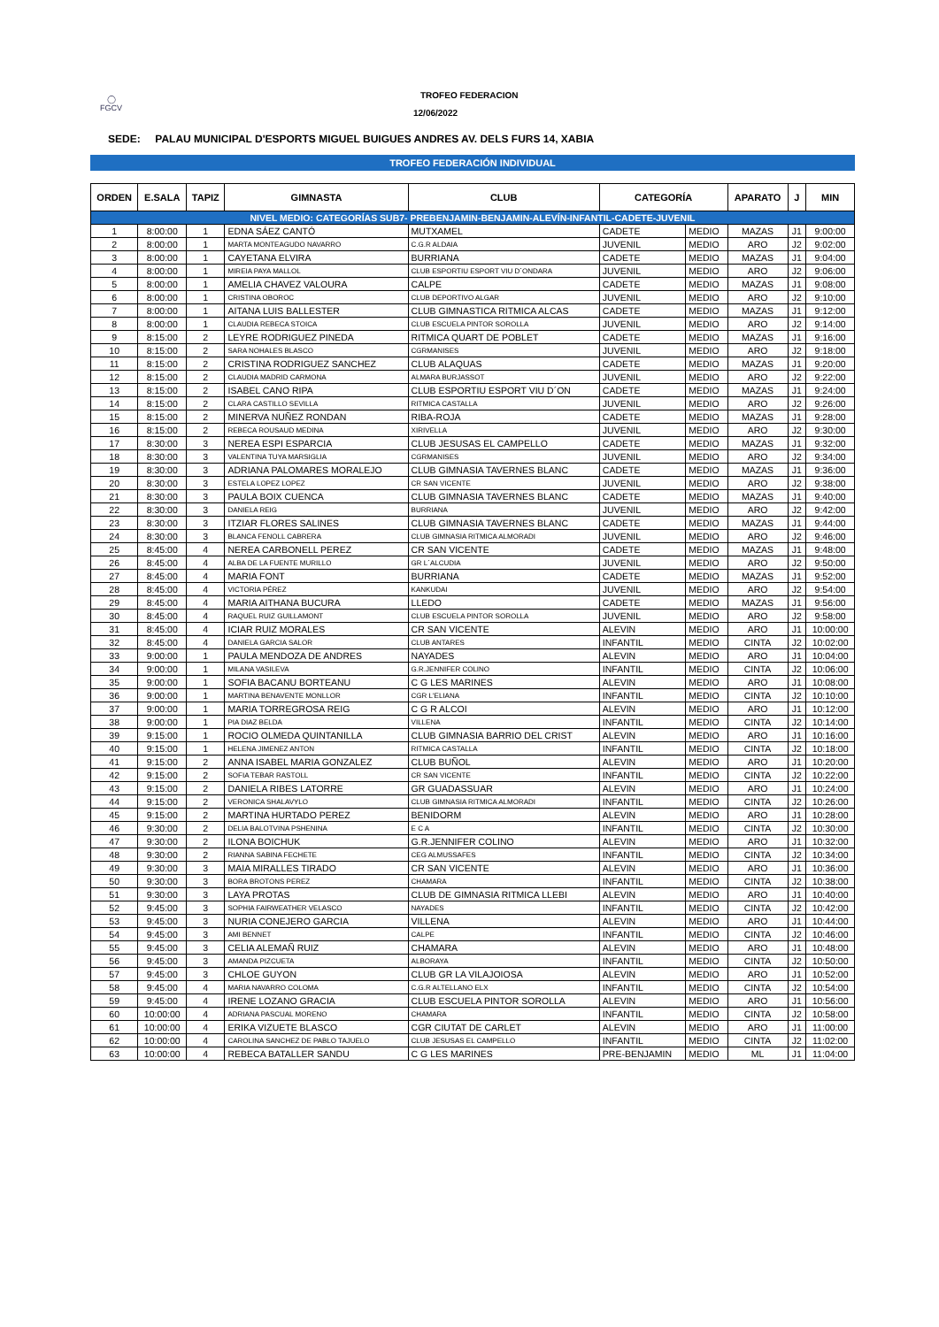◯
FGCV
TROFEO FEDERACION
12/06/2022
SEDE: PALAU MUNICIPAL D'ESPORTS MIGUEL BUIGUES ANDRES AV. DELS FURS 14, XABIA
TROFEO FEDERACIÓN INDIVIDUAL
| ORDEN | E.SALA | TAPIZ | GIMNASTA | CLUB | CATEGORÍA | | APARATO | J | MIN |
| --- | --- | --- | --- | --- | --- | --- | --- | --- | --- |
| NIVEL MEDIO: CATEGORÍAS SUB7- PREBENJAMIN-BENJAMIN-ALEVÍN-INFANTIL-CADETE-JUVENIL | | | | | | | | | |
| 1 | 8:00:00 | 1 | EDNA SÁEZ CANTÓ | MUTXAMEL | CADETE | MEDIO | MAZAS | J1 | 9:00:00 |
| 2 | 8:00:00 | 1 | MARTA MONTEAGUDO NAVARRO | C.G.R ALDAIA | JUVENIL | MEDIO | ARO | J2 | 9:02:00 |
| 3 | 8:00:00 | 1 | CAYETANA ELVIRA | BURRIANA | CADETE | MEDIO | MAZAS | J1 | 9:04:00 |
| 4 | 8:00:00 | 1 | MIREIA PAYA MALLOL | CLUB ESPORTIU ESPORT VIU D´ONDARA | JUVENIL | MEDIO | ARO | J2 | 9:06:00 |
| 5 | 8:00:00 | 1 | AMELIA CHAVEZ VALOURA | CALPE | CADETE | MEDIO | MAZAS | J1 | 9:08:00 |
| 6 | 8:00:00 | 1 | CRISTINA OBOROC | CLUB DEPORTIVO ALGAR | JUVENIL | MEDIO | ARO | J2 | 9:10:00 |
| 7 | 8:00:00 | 1 | AITANA LUIS BALLESTER | CLUB GIMNASTICA RITMICA ALCAS | CADETE | MEDIO | MAZAS | J1 | 9:12:00 |
| 8 | 8:00:00 | 1 | CLAUDIA REBECA STOICA | CLUB ESCUELA PINTOR SOROLLA | JUVENIL | MEDIO | ARO | J2 | 9:14:00 |
| 9 | 8:15:00 | 2 | LEYRE RODRIGUEZ PINEDA | RITMICA QUART DE POBLET | CADETE | MEDIO | MAZAS | J1 | 9:16:00 |
| 10 | 8:15:00 | 2 | SARA NOHALES BLASCO | CGRMANISES | JUVENIL | MEDIO | ARO | J2 | 9:18:00 |
| 11 | 8:15:00 | 2 | CRISTINA RODRIGUEZ SANCHEZ | CLUB ALAQUAS | CADETE | MEDIO | MAZAS | J1 | 9:20:00 |
| 12 | 8:15:00 | 2 | CLAUDIA MADRID CARMONA | ALMARA BURJASSOT | JUVENIL | MEDIO | ARO | J2 | 9:22:00 |
| 13 | 8:15:00 | 2 | ISABEL CANO RIPA | CLUB ESPORTIU ESPORT VIU D´ON | CADETE | MEDIO | MAZAS | J1 | 9:24:00 |
| 14 | 8:15:00 | 2 | CLARA CASTILLO SEVILLA | RITMICA CASTALLA | JUVENIL | MEDIO | ARO | J2 | 9:26:00 |
| 15 | 8:15:00 | 2 | MINERVA NUÑEZ RONDAN | RIBA-ROJA | CADETE | MEDIO | MAZAS | J1 | 9:28:00 |
| 16 | 8:15:00 | 2 | REBECA ROUSAUD MEDINA | XIRIVELLA | JUVENIL | MEDIO | ARO | J2 | 9:30:00 |
| 17 | 8:30:00 | 3 | NEREA ESPI ESPARCIA | CLUB JESUSAS EL CAMPELLO | CADETE | MEDIO | MAZAS | J1 | 9:32:00 |
| 18 | 8:30:00 | 3 | VALENTINA TUYA MARSIGLIA | CGRMANISES | JUVENIL | MEDIO | ARO | J2 | 9:34:00 |
| 19 | 8:30:00 | 3 | ADRIANA PALOMARES MORALEJO | CLUB GIMNASIA TAVERNES BLANC | CADETE | MEDIO | MAZAS | J1 | 9:36:00 |
| 20 | 8:30:00 | 3 | ESTELA LOPEZ LOPEZ | CR SAN VICENTE | JUVENIL | MEDIO | ARO | J2 | 9:38:00 |
| 21 | 8:30:00 | 3 | PAULA BOIX CUENCA | CLUB GIMNASIA TAVERNES BLANC | CADETE | MEDIO | MAZAS | J1 | 9:40:00 |
| 22 | 8:30:00 | 3 | DANIELA REIG | BURRIANA | JUVENIL | MEDIO | ARO | J2 | 9:42:00 |
| 23 | 8:30:00 | 3 | ITZIAR FLORES SALINES | CLUB GIMNASIA TAVERNES BLANC | CADETE | MEDIO | MAZAS | J1 | 9:44:00 |
| 24 | 8:30:00 | 3 | BLANCA FENOLL CABRERA | CLUB GIMNASIA RITMICA ALMORADI | JUVENIL | MEDIO | ARO | J2 | 9:46:00 |
| 25 | 8:45:00 | 4 | NEREA CARBONELL PEREZ | CR SAN VICENTE | CADETE | MEDIO | MAZAS | J1 | 9:48:00 |
| 26 | 8:45:00 | 4 | ALBA DE LA FUENTE MURILLO | GR L´ALCUDIA | JUVENIL | MEDIO | ARO | J2 | 9:50:00 |
| 27 | 8:45:00 | 4 | MARIA FONT | BURRIANA | CADETE | MEDIO | MAZAS | J1 | 9:52:00 |
| 28 | 8:45:00 | 4 | VICTORIA PÉREZ | KANKUDAI | JUVENIL | MEDIO | ARO | J2 | 9:54:00 |
| 29 | 8:45:00 | 4 | MARIA AITHANA BUCURA | LLEDO | CADETE | MEDIO | MAZAS | J1 | 9:56:00 |
| 30 | 8:45:00 | 4 | RAQUEL RUIZ GUILLAMONT | CLUB ESCUELA PINTOR SOROLLA | JUVENIL | MEDIO | ARO | J2 | 9:58:00 |
| 31 | 8:45:00 | 4 | ICIAR RUIZ MORALES | CR SAN VICENTE | ALEVIN | MEDIO | ARO | J1 | 10:00:00 |
| 32 | 8:45:00 | 4 | DANIELA GARCIA SALOR | CLUB ANTARES | INFANTIL | MEDIO | CINTA | J2 | 10:02:00 |
| 33 | 9:00:00 | 1 | PAULA MENDOZA DE ANDRES | NAYADES | ALEVIN | MEDIO | ARO | J1 | 10:04:00 |
| 34 | 9:00:00 | 1 | MILANA VASILEVA | G.R.JENNIFER COLINO | INFANTIL | MEDIO | CINTA | J2 | 10:06:00 |
| 35 | 9:00:00 | 1 | SOFIA BACANU BORTEANU | C G LES MARINES | ALEVIN | MEDIO | ARO | J1 | 10:08:00 |
| 36 | 9:00:00 | 1 | MARTINA BENAVENTE MONLLOR | CGR L'ELIANA | INFANTIL | MEDIO | CINTA | J2 | 10:10:00 |
| 37 | 9:00:00 | 1 | MARIA TORREGROSA REIG | C G R ALCOI | ALEVIN | MEDIO | ARO | J1 | 10:12:00 |
| 38 | 9:00:00 | 1 | PIA DIAZ BELDA | VILLENA | INFANTIL | MEDIO | CINTA | J2 | 10:14:00 |
| 39 | 9:15:00 | 1 | ROCIO OLMEDA QUINTANILLA | CLUB GIMNASIA BARRIO DEL CRIST | ALEVIN | MEDIO | ARO | J1 | 10:16:00 |
| 40 | 9:15:00 | 1 | HELENA JIMENEZ ANTON | RITMICA CASTALLA | INFANTIL | MEDIO | CINTA | J2 | 10:18:00 |
| 41 | 9:15:00 | 2 | ANNA ISABEL MARIA GONZALEZ | CLUB BUÑOL | ALEVIN | MEDIO | ARO | J1 | 10:20:00 |
| 42 | 9:15:00 | 2 | SOFIA TEBAR RASTOLL | CR SAN VICENTE | INFANTIL | MEDIO | CINTA | J2 | 10:22:00 |
| 43 | 9:15:00 | 2 | DANIELA RIBES LATORRE | GR GUADASSUAR | ALEVIN | MEDIO | ARO | J1 | 10:24:00 |
| 44 | 9:15:00 | 2 | VERONICA SHALAVYLO | CLUB GIMNASIA RITMICA ALMORADI | INFANTIL | MEDIO | CINTA | J2 | 10:26:00 |
| 45 | 9:15:00 | 2 | MARTINA HURTADO PEREZ | BENIDORM | ALEVIN | MEDIO | ARO | J1 | 10:28:00 |
| 46 | 9:30:00 | 2 | DELIA BALOTVINA PSHENINA | E C A | INFANTIL | MEDIO | CINTA | J2 | 10:30:00 |
| 47 | 9:30:00 | 2 | ILONA BOICHUK | G.R.JENNIFER COLINO | ALEVIN | MEDIO | ARO | J1 | 10:32:00 |
| 48 | 9:30:00 | 2 | RIANNA SABINA FECHETE | CEG ALMUSSAFES | INFANTIL | MEDIO | CINTA | J2 | 10:34:00 |
| 49 | 9:30:00 | 3 | MAIA MIRALLES TIRADO | CR SAN VICENTE | ALEVIN | MEDIO | ARO | J1 | 10:36:00 |
| 50 | 9:30:00 | 3 | BORA BROTONS PEREZ | CHAMARA | INFANTIL | MEDIO | CINTA | J2 | 10:38:00 |
| 51 | 9:30:00 | 3 | LAYA PROTAS | CLUB DE GIMNASIA RITMICA LLEBI | ALEVIN | MEDIO | ARO | J1 | 10:40:00 |
| 52 | 9:45:00 | 3 | SOPHIA FAIRWEATHER VELASCO | NAYADES | INFANTIL | MEDIO | CINTA | J2 | 10:42:00 |
| 53 | 9:45:00 | 3 | NURIA CONEJERO GARCIA | VILLENA | ALEVIN | MEDIO | ARO | J1 | 10:44:00 |
| 54 | 9:45:00 | 3 | AMI BENNET | CALPE | INFANTIL | MEDIO | CINTA | J2 | 10:46:00 |
| 55 | 9:45:00 | 3 | CELIA ALEMAÑ RUIZ | CHAMARA | ALEVIN | MEDIO | ARO | J1 | 10:48:00 |
| 56 | 9:45:00 | 3 | AMANDA PIZCUETA | ALBORAYA | INFANTIL | MEDIO | CINTA | J2 | 10:50:00 |
| 57 | 9:45:00 | 3 | CHLOE GUYON | CLUB GR LA VILAJOIOSA | ALEVIN | MEDIO | ARO | J1 | 10:52:00 |
| 58 | 9:45:00 | 4 | MARIA NAVARRO COLOMA | C.G.R ALTELLANO ELX | INFANTIL | MEDIO | CINTA | J2 | 10:54:00 |
| 59 | 9:45:00 | 4 | IRENE LOZANO GRACIA | CLUB ESCUELA PINTOR SOROLLA | ALEVIN | MEDIO | ARO | J1 | 10:56:00 |
| 60 | 10:00:00 | 4 | ADRIANA PASCUAL MORENO | CHAMARA | INFANTIL | MEDIO | CINTA | J2 | 10:58:00 |
| 61 | 10:00:00 | 4 | ERIKA VIZUETE BLASCO | CGR CIUTAT DE CARLET | ALEVIN | MEDIO | ARO | J1 | 11:00:00 |
| 62 | 10:00:00 | 4 | CAROLINA SANCHEZ DE PABLO TAJUELO | CLUB JESUSAS EL CAMPELLO | INFANTIL | MEDIO | CINTA | J2 | 11:02:00 |
| 63 | 10:00:00 | 4 | REBECA BATALLER SANDU | C G LES MARINES | PRE-BENJAMIN | MEDIO | ML | J1 | 11:04:00 |